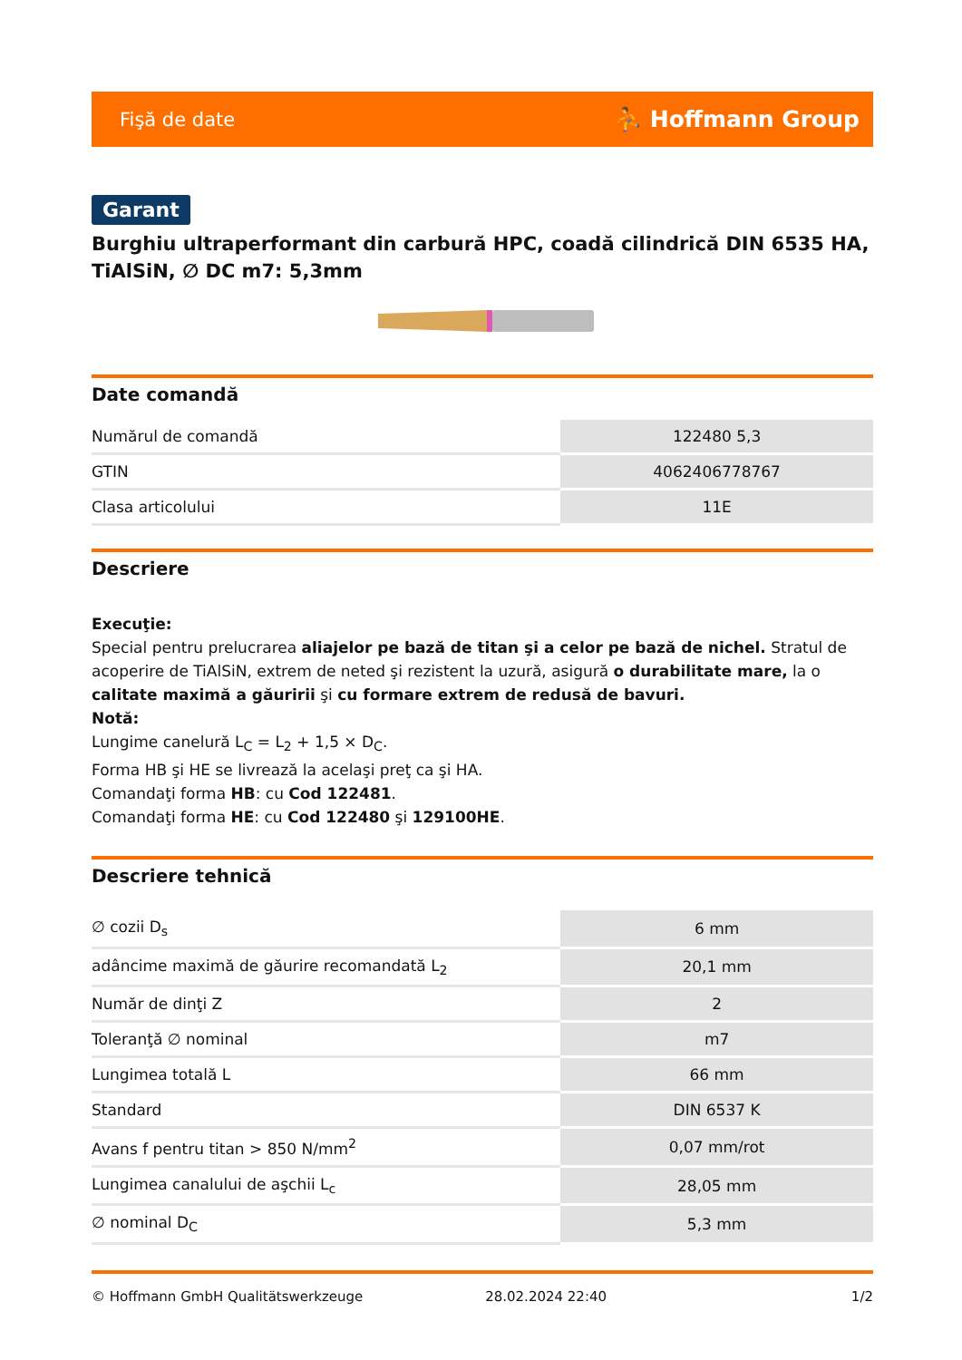Fişă de date ⛹ Hoffmann Group
Garant
Burghiu ultraperformant din carbură HPC, coadă cilindrică DIN 6535 HA, TiAlSiN, ∅ DC m7: 5,3mm
Date comandă
| Numărul de comandă | 122480 5,3 |
| GTIN | 4062406778767 |
| Clasa articolului | 11E |
Descriere
Execuţie:
Special pentru prelucrarea aliajelor pe bază de titan şi a celor pe bază de nichel. Stratul de acoperire de TiAlSiN, extrem de neted şi rezistent la uzură, asigură o durabilitate mare, la o calitate maximă a găuririi şi cu formare extrem de redusă de bavuri.
Notă:
Lungime canelură L<sub>C</sub> = L<sub>2</sub> + 1,5 × D<sub>C</sub>.
Forma HB şi HE se livrează la acelaşi preţ ca şi HA.
Comandaţi forma HB: cu Cod 122481.
Comandaţi forma HE: cu Cod 122480 şi 129100HE.
Descriere tehnică
| ∅ cozii D<sub>s</sub> | 6 mm |
| adâncime maximă de găurire recomandată L<sub>2</sub> | 20,1 mm |
| Număr de dinţi Z | 2 |
| Toleranţă ∅ nominal | m7 |
| Lungimea totală L | 66 mm |
| Standard | DIN 6537 K |
| Avans f pentru titan > 850 N/mm<sup>2</sup> | 0,07 mm/rot |
| Lungimea canalului de aşchii L<sub>c</sub> | 28,05 mm |
| ∅ nominal D<sub>C</sub> | 5,3 mm |
© Hoffmann GmbH Qualitätswerkzeuge 28.02.2024 22:40 1/2